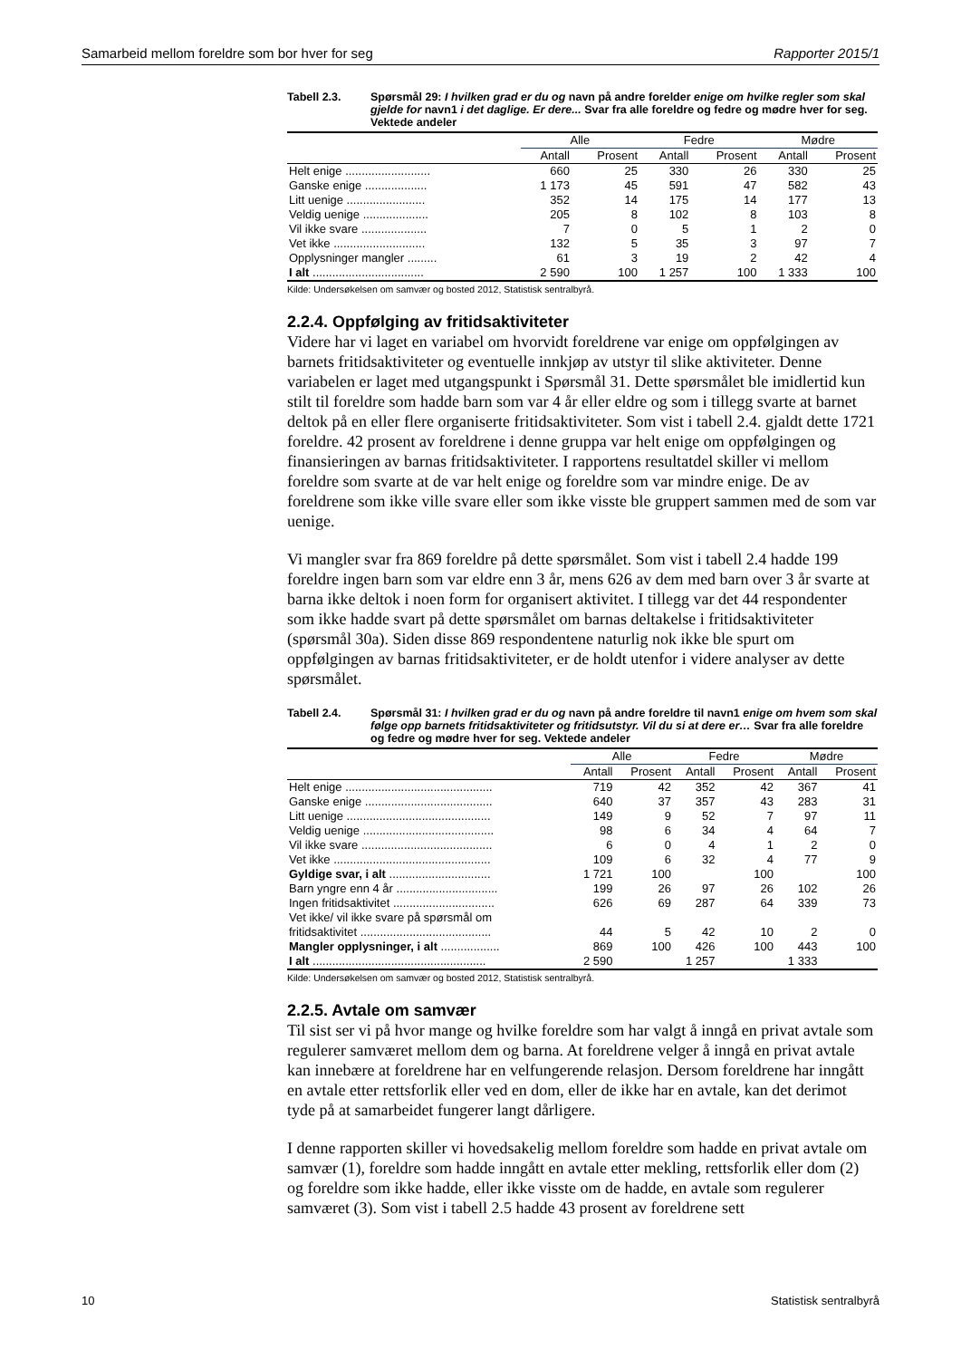Samarbeid mellom foreldre som bor hver for seg Rapporter 2015/1
Tabell 2.3. Spørsmål 29: I hvilken grad er du og navn på andre forelder enige om hvilke regler som skal gjelde for navn1 i det daglige. Er dere... Svar fra alle foreldre og fedre og mødre hver for seg. Vektede andeler
| | Alle | | Fedre | | Mødre | |
| --- | --- | --- | --- | --- | --- | --- |
| | Antall | Prosent | Antall | Prosent | Antall | Prosent |
| Helt enige .......................... | 660 | 25 | 330 | 26 | 330 | 25 |
| Ganske enige ................... | 1 173 | 45 | 591 | 47 | 582 | 43 |
| Litt uenige ........................ | 352 | 14 | 175 | 14 | 177 | 13 |
| Veldig uenige .................... | 205 | 8 | 102 | 8 | 103 | 8 |
| Vil ikke svare .................... | 7 | 0 | 5 | 1 | 2 | 0 |
| Vet ikke ............................ | 132 | 5 | 35 | 3 | 97 | 7 |
| Opplysninger mangler ......... | 61 | 3 | 19 | 2 | 42 | 4 |
| I alt .................................. | 2 590 | 100 | 1 257 | 100 | 1 333 | 100 |
Kilde: Undersøkelsen om samvær og bosted 2012, Statistisk sentralbyrå.
2.2.4. Oppfølging av fritidsaktiviteter
Videre har vi laget en variabel om hvorvidt foreldrene var enige om oppfølgingen av barnets fritidsaktiviteter og eventuelle innkjøp av utstyr til slike aktiviteter. Denne variabelen er laget med utgangspunkt i Spørsmål 31. Dette spørsmålet ble imidlertid kun stilt til foreldre som hadde barn som var 4 år eller eldre og som i tillegg svarte at barnet deltok på en eller flere organiserte fritidsaktiviteter. Som vist i tabell 2.4. gjaldt dette 1721 foreldre. 42 prosent av foreldrene i denne gruppa var helt enige om oppfølgingen og finansieringen av barnas fritidsaktiviteter. I rapportens resultatdel skiller vi mellom foreldre som svarte at de var helt enige og foreldre som var mindre enige. De av foreldrene som ikke ville svare eller som ikke visste ble gruppert sammen med de som var uenige.
Vi mangler svar fra 869 foreldre på dette spørsmålet. Som vist i tabell 2.4 hadde 199 foreldre ingen barn som var eldre enn 3 år, mens 626 av dem med barn over 3 år svarte at barna ikke deltok i noen form for organisert aktivitet. I tillegg var det 44 respondenter som ikke hadde svart på dette spørsmålet om barnas deltakelse i fritidsaktiviteter (spørsmål 30a). Siden disse 869 respondentene naturlig nok ikke ble spurt om oppfølgingen av barnas fritidsaktiviteter, er de holdt utenfor i videre analyser av dette spørsmålet.
Tabell 2.4. Spørsmål 31: I hvilken grad er du og navn på andre foreldre til navn1 enige om hvem som skal følge opp barnets fritidsaktiviteter og fritidsutstyr. Vil du si at dere er… Svar fra alle foreldre og fedre og mødre hver for seg. Vektede andeler
| | Alle | | Fedre | | Mødre | |
| --- | --- | --- | --- | --- | --- | --- |
| | Antall | Prosent | Antall | Prosent | Antall | Prosent |
| Helt enige ............................................. | 719 | 42 | 352 | 42 | 367 | 41 |
| Ganske enige ....................................... | 640 | 37 | 357 | 43 | 283 | 31 |
| Litt uenige ............................................ | 149 | 9 | 52 | 7 | 97 | 11 |
| Veldig uenige ........................................ | 98 | 6 | 34 | 4 | 64 | 7 |
| Vil ikke svare ........................................ | 6 | 0 | 4 | 1 | 2 | 0 |
| Vet ikke ................................................ | 109 | 6 | 32 | 4 | 77 | 9 |
| Gyldige svar, i alt ............................... | 1 721 | 100 | | 100 | | 100 |
| Barn yngre enn 4 år ............................... | 199 | 26 | 97 | 26 | 102 | 26 |
| Ingen fritidsaktivitet ............................... | 626 | 69 | 287 | 64 | 339 | 73 |
| Vet ikke/ vil ikke svare på spørsmål om fritidsaktivitet ........................................ | 44 | 5 | 42 | 10 | 2 | 0 |
| Mangler opplysninger, i alt .................. | 869 | 100 | 426 | 100 | 443 | 100 |
| I alt ..................................................... | 2 590 | | 1 257 | | 1 333 | |
Kilde: Undersøkelsen om samvær og bosted 2012, Statistisk sentralbyrå.
2.2.5. Avtale om samvær
Til sist ser vi på hvor mange og hvilke foreldre som har valgt å inngå en privat avtale som regulerer samværet mellom dem og barna. At foreldrene velger å inngå en privat avtale kan innebære at foreldrene har en velfungerende relasjon. Dersom foreldrene har inngått en avtale etter rettsforlik eller ved en dom, eller de ikke har en avtale, kan det derimot tyde på at samarbeidet fungerer langt dårligere.
I denne rapporten skiller vi hovedsakelig mellom foreldre som hadde en privat avtale om samvær (1), foreldre som hadde inngått en avtale etter mekling, rettsforlik eller dom (2) og foreldre som ikke hadde, eller ikke visste om de hadde, en avtale som regulerer samværet (3). Som vist i tabell 2.5 hadde 43 prosent av foreldrene sett
10 Statistisk sentralbyrå